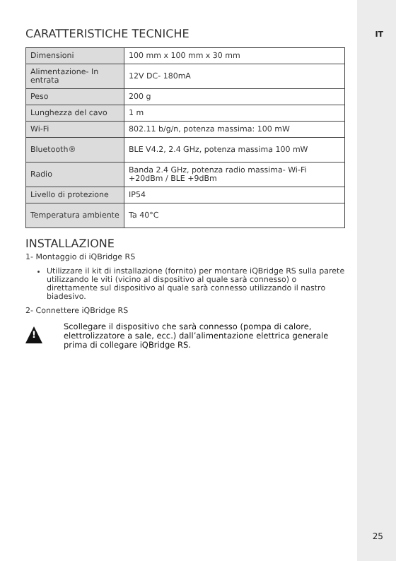IT
CARATTERISTICHE TECNICHE
| Dimensioni | 100 mm x 100 mm x 30 mm |
| Alimentazione- In entrata | 12V DC- 180mA |
| Peso | 200 g |
| Lunghezza del cavo | 1 m |
| Wi-Fi | 802.11 b/g/n, potenza massima: 100 mW |
| Bluetooth® | BLE V4.2, 2.4 GHz, potenza massima 100 mW |
| Radio | Banda 2.4 GHz, potenza radio massima- Wi-Fi +20dBm / BLE +9dBm |
| Livello di protezione | IP54 |
| Temperatura ambiente | Ta 40°C |
INSTALLAZIONE
1- Montaggio di iQBridge RS
Utilizzare il kit di installazione (fornito) per montare iQBridge RS sulla parete utilizzando le viti (vicino al dispositivo al quale sarà connesso) o direttamente sul dispositivo al quale sarà connesso utilizzando il nastro biadesivo.
2- Connettere iQBridge RS
!
Scollegare il dispositivo che sarà connesso (pompa di calore, elettrolizzatore a sale, ecc.) dall’alimentazione elettrica generale prima di collegare iQBridge RS.
25